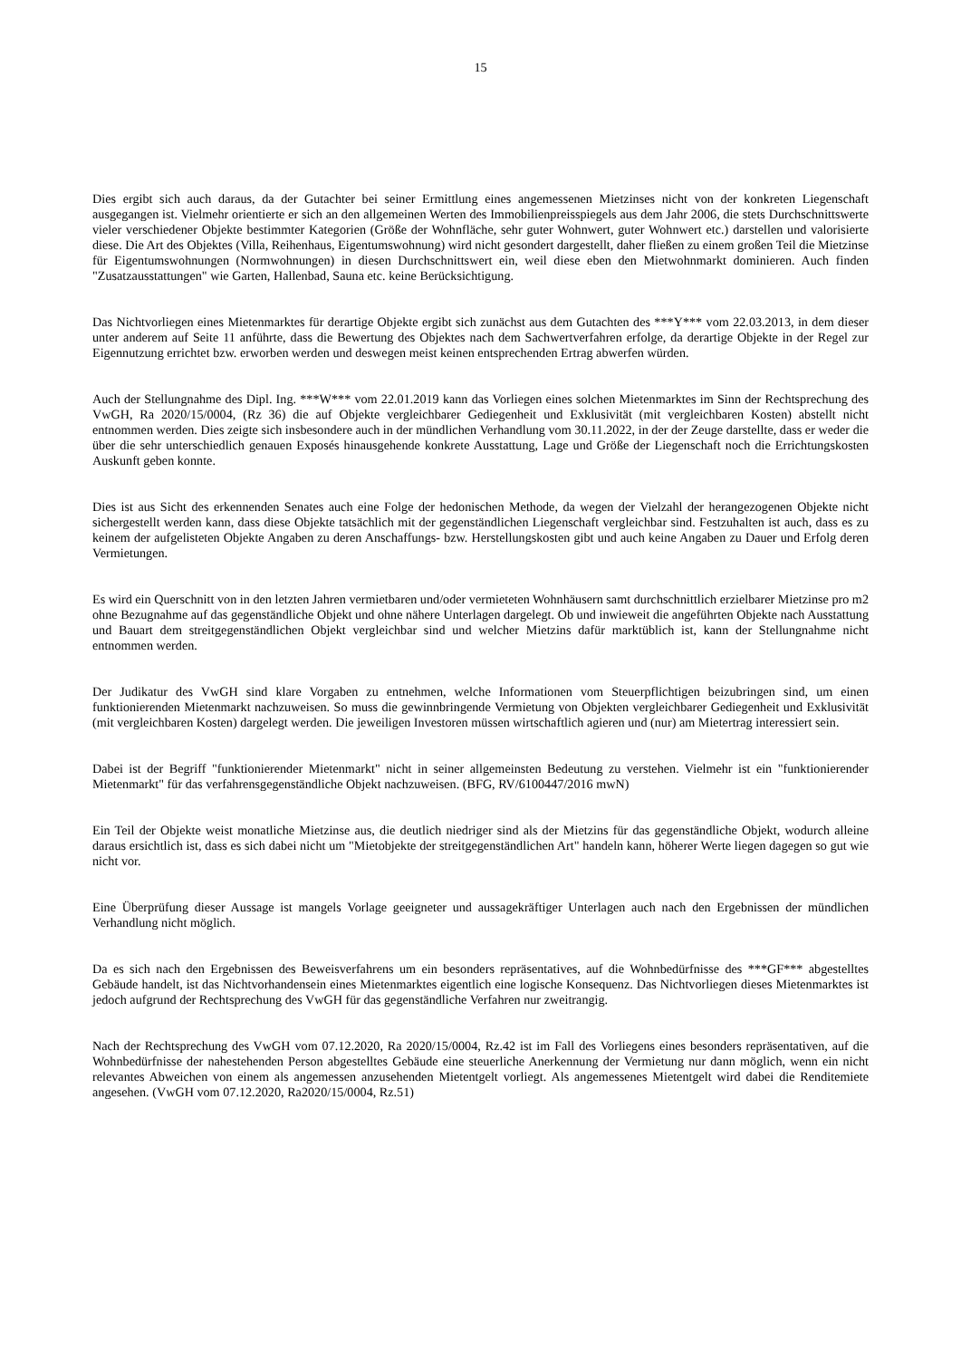15
Dies ergibt sich auch daraus, da der Gutachter bei seiner Ermittlung eines angemessenen Mietzinses nicht von der konkreten Liegenschaft ausgegangen ist. Vielmehr orientierte er sich an den allgemeinen Werten des Immobilienpreisspiegels aus dem Jahr 2006, die stets Durchschnittswerte vieler verschiedener Objekte bestimmter Kategorien (Größe der Wohnfläche, sehr guter Wohnwert, guter Wohnwert etc.) darstellen und valorisierte diese. Die Art des Objektes (Villa, Reihenhaus, Eigentumswohnung) wird nicht gesondert dargestellt, daher fließen zu einem großen Teil die Mietzinse für Eigentumswohnungen (Normwohnungen) in diesen Durchschnittswert ein, weil diese eben den Mietwohnmarkt dominieren. Auch finden "Zusatzausstattungen" wie Garten, Hallenbad, Sauna etc. keine Berücksichtigung.
Das Nichtvorliegen eines Mietenmarktes für derartige Objekte ergibt sich zunächst aus dem Gutachten des ***Y*** vom 22.03.2013, in dem dieser unter anderem auf Seite 11 anführte, dass die Bewertung des Objektes nach dem Sachwertverfahren erfolge, da derartige Objekte in der Regel zur Eigennutzung errichtet bzw. erworben werden und deswegen meist keinen entsprechenden Ertrag abwerfen würden.
Auch der Stellungnahme des Dipl. Ing. ***W*** vom 22.01.2019 kann das Vorliegen eines solchen Mietenmarktes im Sinn der Rechtsprechung des VwGH, Ra 2020/15/0004, (Rz 36) die auf Objekte vergleichbarer Gediegenheit und Exklusivität (mit vergleichbaren Kosten) abstellt nicht entnommen werden. Dies zeigte sich insbesondere auch in der mündlichen Verhandlung vom 30.11.2022, in der der Zeuge darstellte, dass er weder die über die sehr unterschiedlich genauen Exposés hinausgehende konkrete Ausstattung, Lage und Größe der Liegenschaft noch die Errichtungskosten Auskunft geben konnte.
Dies ist aus Sicht des erkennenden Senates auch eine Folge der hedonischen Methode, da wegen der Vielzahl der herangezogenen Objekte nicht sichergestellt werden kann, dass diese Objekte tatsächlich mit der gegenständlichen Liegenschaft vergleichbar sind. Festzuhalten ist auch, dass es zu keinem der aufgelisteten Objekte Angaben zu deren Anschaffungs- bzw. Herstellungskosten gibt und auch keine Angaben zu Dauer und Erfolg deren Vermietungen.
Es wird ein Querschnitt von in den letzten Jahren vermietbaren und/oder vermieteten Wohnhäusern samt durchschnittlich erzielbarer Mietzinse pro m2 ohne Bezugnahme auf das gegenständliche Objekt und ohne nähere Unterlagen dargelegt. Ob und inwieweit die angeführten Objekte nach Ausstattung und Bauart dem streitgegenständlichen Objekt vergleichbar sind und welcher Mietzins dafür marktüblich ist, kann der Stellungnahme nicht entnommen werden.
Der Judikatur des VwGH sind klare Vorgaben zu entnehmen, welche Informationen vom Steuerpflichtigen beizubringen sind, um einen funktionierenden Mietenmarkt nachzuweisen. So muss die gewinnbringende Vermietung von Objekten vergleichbarer Gediegenheit und Exklusivität (mit vergleichbaren Kosten) dargelegt werden. Die jeweiligen Investoren müssen wirtschaftlich agieren und (nur) am Mietertrag interessiert sein.
Dabei ist der Begriff "funktionierender Mietenmarkt" nicht in seiner allgemeinsten Bedeutung zu verstehen. Vielmehr ist ein "funktionierender Mietenmarkt" für das verfahrensgegenständliche Objekt nachzuweisen. (BFG, RV/6100447/2016 mwN)
Ein Teil der Objekte weist monatliche Mietzinse aus, die deutlich niedriger sind als der Mietzins für das gegenständliche Objekt, wodurch alleine daraus ersichtlich ist, dass es sich dabei nicht um "Mietobjekte der streitgegenständlichen Art" handeln kann, höherer Werte liegen dagegen so gut wie nicht vor.
Eine Überprüfung dieser Aussage ist mangels Vorlage geeigneter und aussagekräftiger Unterlagen auch nach den Ergebnissen der mündlichen Verhandlung nicht möglich.
Da es sich nach den Ergebnissen des Beweisverfahrens um ein besonders repräsentatives, auf die Wohnbedürfnisse des ***GF*** abgestelltes Gebäude handelt, ist das Nichtvorhandensein eines Mietenmarktes eigentlich eine logische Konsequenz. Das Nichtvorliegen dieses Mietenmarktes ist jedoch aufgrund der Rechtsprechung des VwGH für das gegenständliche Verfahren nur zweitrangig.
Nach der Rechtsprechung des VwGH vom 07.12.2020, Ra 2020/15/0004, Rz.42 ist im Fall des Vorliegens eines besonders repräsentativen, auf die Wohnbedürfnisse der nahestehenden Person abgestelltes Gebäude eine steuerliche Anerkennung der Vermietung nur dann möglich, wenn ein nicht relevantes Abweichen von einem als angemessen anzusehenden Mietentgelt vorliegt. Als angemessenes Mietentgelt wird dabei die Renditemiete angesehen. (VwGH vom 07.12.2020, Ra2020/15/0004, Rz.51)